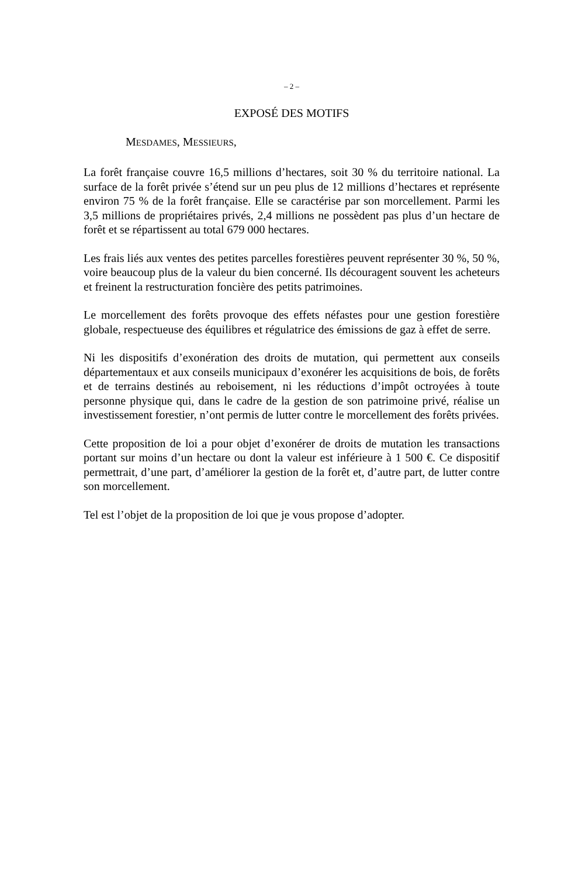– 2 –
EXPOSÉ DES MOTIFS
MESDAMES, MESSIEURS,
La forêt française couvre 16,5 millions d’hectares, soit 30 % du territoire national. La surface de la forêt privée s’étend sur un peu plus de 12 millions d’hectares et représente environ 75 % de la forêt française. Elle se caractérise par son morcellement. Parmi les 3,5 millions de propriétaires privés, 2,4 millions ne possèdent pas plus d’un hectare de forêt et se répartissent au total 679 000 hectares.
Les frais liés aux ventes des petites parcelles forestières peuvent représenter 30 %, 50 %, voire beaucoup plus de la valeur du bien concerné. Ils découragent souvent les acheteurs et freinent la restructuration foncière des petits patrimoines.
Le morcellement des forêts provoque des effets néfastes pour une gestion forestière globale, respectueuse des équilibres et régulatrice des émissions de gaz à effet de serre.
Ni les dispositifs d’exonération des droits de mutation, qui permettent aux conseils départementaux et aux conseils municipaux d’exonérer les acquisitions de bois, de forêts et de terrains destinés au reboisement, ni les réductions d’impôt octroyées à toute personne physique qui, dans le cadre de la gestion de son patrimoine privé, réalise un investissement forestier, n’ont permis de lutter contre le morcellement des forêts privées.
Cette proposition de loi a pour objet d’exonérer de droits de mutation les transactions portant sur moins d’un hectare ou dont la valeur est inférieure à 1 500 €. Ce dispositif permettrait, d’une part, d’améliorer la gestion de la forêt et, d’autre part, de lutter contre son morcellement.
Tel est l’objet de la proposition de loi que je vous propose d’adopter.